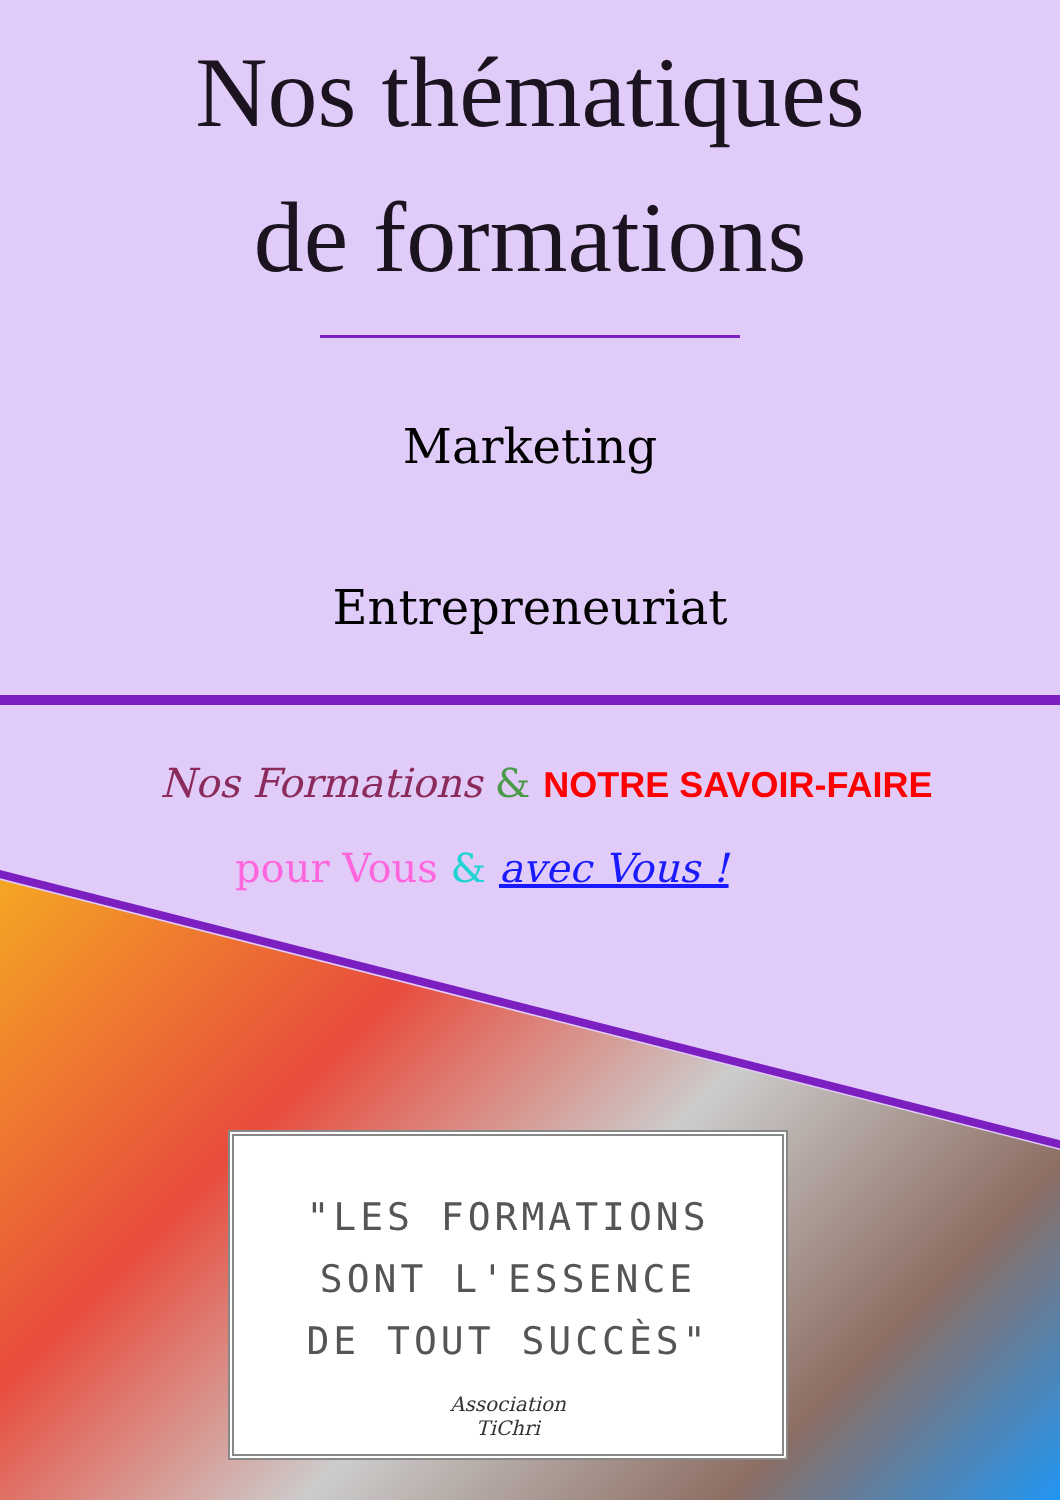Nos thématiques
de formations
Marketing
Entrepreneuriat
Nos Formations & NOTRE SAVOIR-FAIRE
pour Vous & avec Vous !
"LES FORMATIONS
SONT L'ESSENCE
DE TOUT SUCCÈS"
Association
TiChri